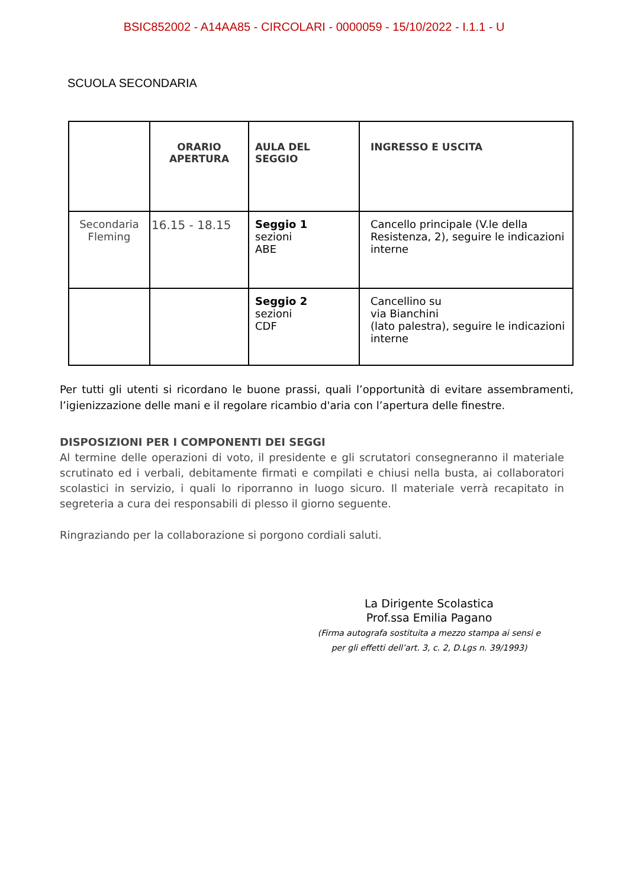BSIC852002 - A14AA85 - CIRCOLARI - 0000059 - 15/10/2022 - I.1.1 - U
SCUOLA SECONDARIA
| | ORARIO APERTURA | AULA DEL SEGGIO | INGRESSO E USCITA |
| --- | --- | --- | --- |
| Secondaria Fleming | 16.15 - 18.15 | Seggio 1 sezioni ABE | Cancello principale (V.le della Resistenza, 2), seguire le indicazioni interne |
| | | Seggio 2 sezioni CDF | Cancellino su via Bianchini (lato palestra), seguire le indicazioni interne |
Per tutti gli utenti si ricordano le buone prassi, quali l’opportunità di evitare assembramenti, l’igienizzazione delle mani e il regolare ricambio d'aria con l’apertura delle finestre.
DISPOSIZIONI PER I COMPONENTI DEI SEGGI
Al termine delle operazioni di voto, il presidente e gli scrutatori consegneranno il materiale scrutinato ed i verbali, debitamente firmati e compilati e chiusi nella busta, ai collaboratori scolastici in servizio, i quali lo riporranno in luogo sicuro. Il materiale verrà recapitato in segreteria a cura dei responsabili di plesso il giorno seguente.
Ringraziando per la collaborazione si porgono cordiali saluti.
La Dirigente Scolastica
Prof.ssa Emilia Pagano
(Firma autografa sostituita a mezzo stampa ai sensi e
per gli effetti dell’art. 3, c. 2, D.Lgs n. 39/1993)